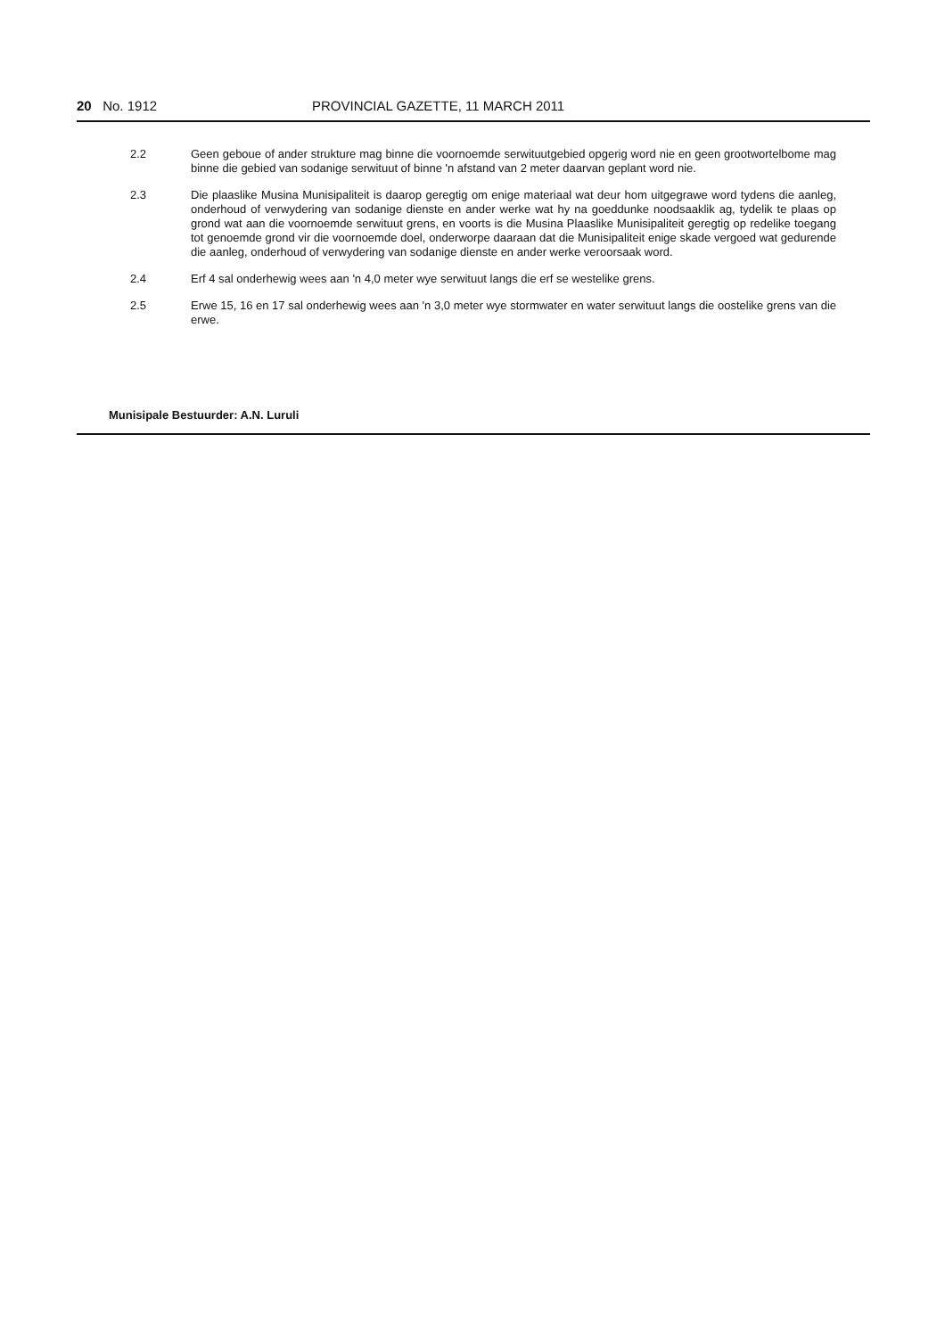20 No. 1912 PROVINCIAL GAZETTE, 11 MARCH 2011
2.2 Geen geboue of ander strukture mag binne die voornoemde serwituutgebied opgerig word nie en geen grootwortelbome mag binne die gebied van sodanige serwituut of binne 'n afstand van 2 meter daarvan geplant word nie.
2.3 Die plaaslike Musina Munisipaliteit is daarop geregtig om enige materiaal wat deur hom uitgegrawe word tydens die aanleg, onderhoud of verwydering van sodanige dienste en ander werke wat hy na goeddunke noodsaaklik ag, tydelik te plaas op grond wat aan die voornoemde serwituut grens, en voorts is die Musina Plaaslike Munisipaliteit geregtig op redelike toegang tot genoemde grond vir die voornoemde doel, onderworpe daaraan dat die Munisipaliteit enige skade vergoed wat gedurende die aanleg, onderhoud of verwydering van sodanige dienste en ander werke veroorsaak word.
2.4 Erf 4 sal onderhewig wees aan 'n 4,0 meter wye serwituut langs die erf se westelike grens.
2.5 Erwe 15, 16 en 17 sal onderhewig wees aan 'n 3,0 meter wye stormwater en water serwituut langs die oostelike grens van die erwe.
Munisipale Bestuurder: A.N. Luruli